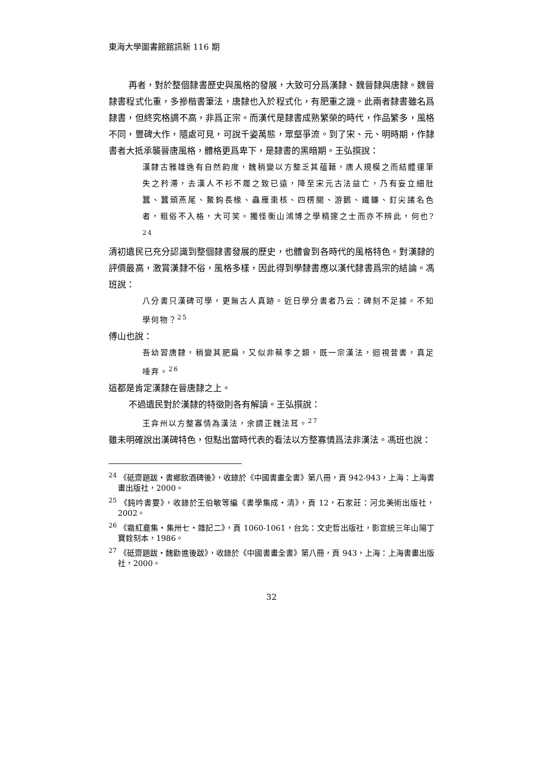東海大學圖書館館訊新 116 期
再者，對於整個隸書歷史與風格的發展，大致可分爲漢隸、魏晉隸與唐隸。魏晉隸書程式化重，多摻楷書筆法，唐隸也入於程式化，有肥重之譏。此兩者隸書雖名爲隸書，但終究格調不高，非爲正宗。而漢代是隸書成熟繁榮的時代，作品繁多，風格不同，豐碑大作，隨處可見，可說千姿萬態，眾壑爭流。到了宋、元、明時期，作隸書者大抵承襲晉唐風格，體格更爲卑下，是隸書的黑暗期。王弘撰說：
漢隸古雅雄逸有自然韵度，魏稍變以方整乏其蘊藉，唐人規模之而結體運筆失之矜滯，去漢人不衫不履之致已遠，降至宋元古法益亡，乃有妄立細肚蠶、蠶頭燕尾、鰲鈎長椽、蟲雁棗核、四楞關、游鵝、鐵鐮、釘尖諸名色者，粗俗不入格，大可笑。獨怪衡山鴻博之學精邃之士而亦不辨此，何也?<sup>24</sup>
清初遺民已充分認識到整個隸書發展的歷史，也體會到各時代的風格特色。對漢隸的評價最高，激賞漢隸不俗，風格多樣，因此得到學隸書應以漢代隸書爲宗的結論。馮班說：
八分書只漢碑可學，更無古人真跡。近日學分書者乃云：碑刻不足據。不知學何物？<sup>25</sup>
傅山也說：
吾幼習唐隸，稍變其肥扁，又似非蔡李之類，既一宗漢法，迴視昔書，真足唾弃。<sup>26</sup>
這都是肯定漢隸在晉唐隸之上。
不過遺民對於漢隸的特徵則各有解讀。王弘撰說：
王弇州以方整寡情為漢法，余謂正魏法耳。<sup>27</sup>
雖未明確說出漢碑特色，但點出當時代表的看法以方整寡情爲法非漢法。馮班也說：
<sup>24</sup> 《砥齋題跋・書鄉飲酒碑後》，收錄於《中國書畫全書》第八冊，頁 942-943，上海：上海書畫出版社，2000。
<sup>25</sup> 《鈍吟書要》，收錄於王伯敏等編《書學集成・清》，頁 12，石家莊：河北美術出版社，2002。
<sup>26</sup> 《霜紅龕集・集卅七・雜記二》，頁 1060-1061，台北：文史哲出版社，影宣統三年山陽丁寶銓刻本，1986。
<sup>27</sup> 《砥齋題跋・魏勸進後跋》，收錄於《中國書畫全書》第八冊，頁 943，上海：上海書畫出版社，2000。
32